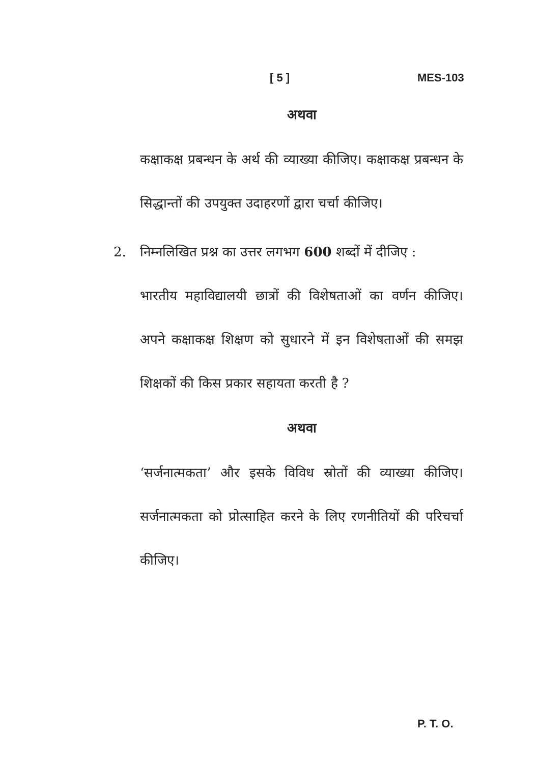[ 5 ] MES-103
अथवा
कक्षाकक्ष प्रबन्धन के अर्थ की व्याख्या कीजिए। कक्षाकक्ष प्रबन्धन के सिद्धान्तों की उपयुक्त उदाहरणों द्वारा चर्चा कीजिए।
2. निम्नलिखित प्रश्न का उत्तर लगभग 600 शब्दों में दीजिए :
भारतीय महाविद्यालयी छात्रों की विशेषताओं का वर्णन कीजिए। अपने कक्षाकक्ष शिक्षण को सुधारने में इन विशेषताओं की समझ शिक्षकों की किस प्रकार सहायता करती है ?
अथवा
‘सर्जनात्मकता’ और इसके विविध स्रोतों की व्याख्या कीजिए। सर्जनात्मकता को प्रोत्साहित करने के लिए रणनीतियों की परिचर्चा कीजिए।
P. T. O.